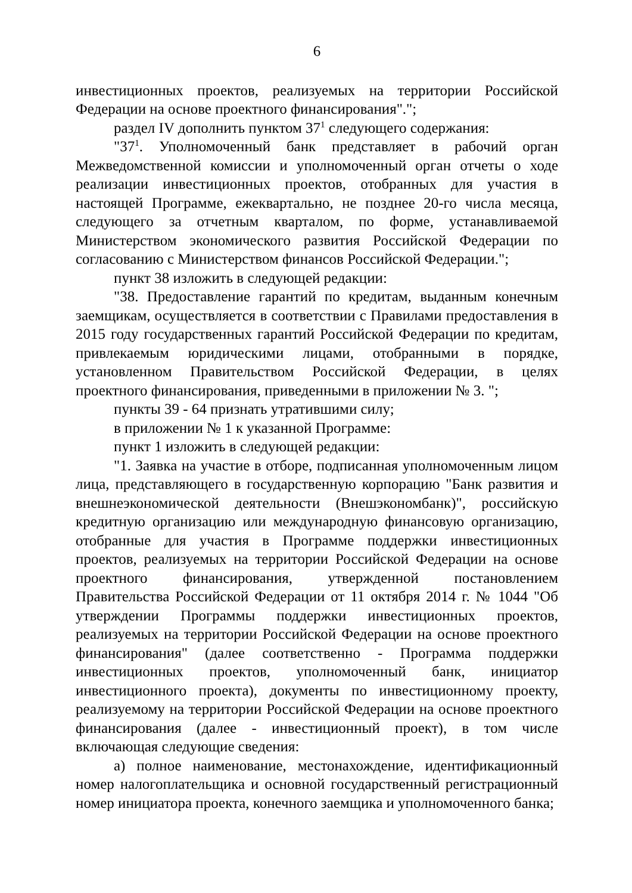6
инвестиционных проектов, реализуемых на территории Российской Федерации на основе проектного финансирования".";
раздел IV дополнить пунктом 37<sup>1</sup> следующего содержания:
"37<sup>1</sup>. Уполномоченный банк представляет в рабочий орган Межведомственной комиссии и уполномоченный орган отчеты о ходе реализации инвестиционных проектов, отобранных для участия в настоящей Программе, ежеквартально, не позднее 20-го числа месяца, следующего за отчетным кварталом, по форме, устанавливаемой Министерством экономического развития Российской Федерации по согласованию с Министерством финансов Российской Федерации.";
пункт 38 изложить в следующей редакции:
"38. Предоставление гарантий по кредитам, выданным конечным заемщикам, осуществляется в соответствии с Правилами предоставления в 2015 году государственных гарантий Российской Федерации по кредитам, привлекаемым юридическими лицами, отобранными в порядке, установленном Правительством Российской Федерации, в целях проектного финансирования, приведенными в приложении № 3. ";
пункты 39 - 64 признать утратившими силу;
в приложении № 1 к указанной Программе:
пункт 1 изложить в следующей редакции:
"1. Заявка на участие в отборе, подписанная уполномоченным лицом лица, представляющего в государственную корпорацию "Банк развития и внешнеэкономической деятельности (Внешэкономбанк)", российскую кредитную организацию или международную финансовую организацию, отобранные для участия в Программе поддержки инвестиционных проектов, реализуемых на территории Российской Федерации на основе проектного финансирования, утвержденной постановлением Правительства Российской Федерации от 11 октября 2014 г. № 1044 "Об утверждении Программы поддержки инвестиционных проектов, реализуемых на территории Российской Федерации на основе проектного финансирования" (далее соответственно - Программа поддержки инвестиционных проектов, уполномоченный банк, инициатор инвестиционного проекта), документы по инвестиционному проекту, реализуемому на территории Российской Федерации на основе проектного финансирования (далее - инвестиционный проект), в том числе включающая следующие сведения:
а) полное наименование, местонахождение, идентификационный номер налогоплательщика и основной государственный регистрационный номер инициатора проекта, конечного заемщика и уполномоченного банка;